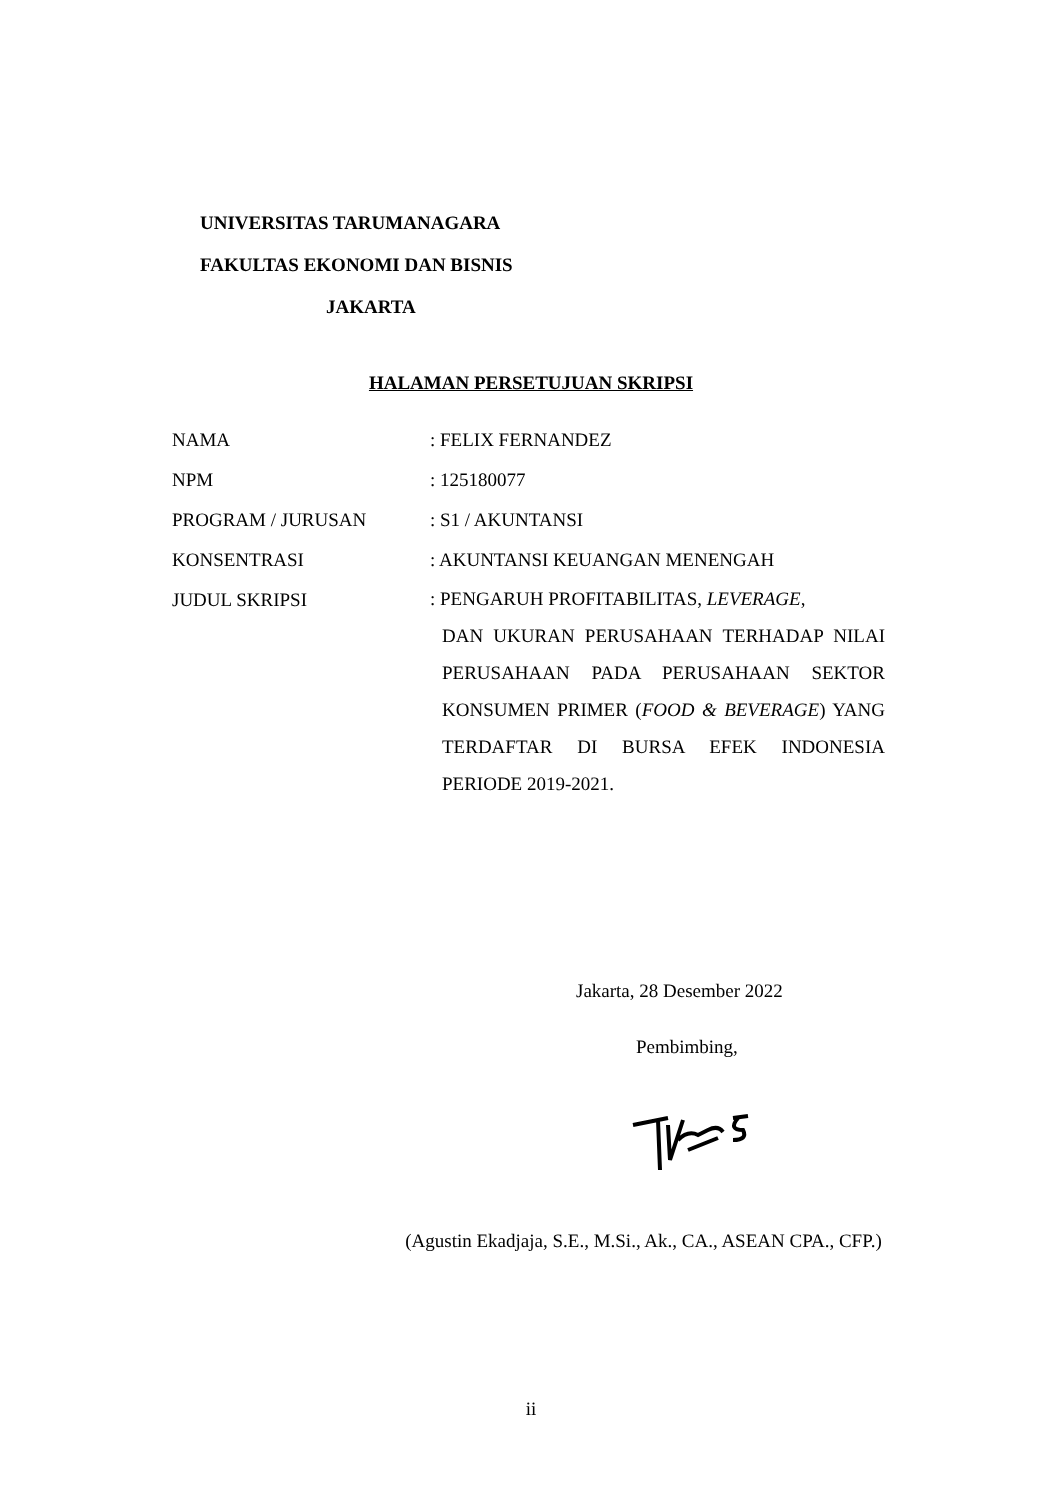UNIVERSITAS TARUMANAGARA
FAKULTAS EKONOMI DAN BISNIS
JAKARTA
HALAMAN PERSETUJUAN SKRIPSI
| NAMA | : FELIX FERNANDEZ |
| NPM | : 125180077 |
| PROGRAM / JURUSAN | : S1 / AKUNTANSI |
| KONSENTRASI | : AKUNTANSI KEUANGAN MENENGAH |
| JUDUL SKRIPSI | : PENGARUH PROFITABILITAS, LEVERAGE , DAN UKURAN PERUSAHAAN TERHADAP NILAI PERUSAHAAN PADA PERUSAHAAN SEKTOR KONSUMEN PRIMER ( FOOD & BEVERAGE ) YANG TERDAFTAR DI BURSA EFEK INDONESIA PERIODE 2019-2021. |
Jakarta, 28 Desember 2022
Pembimbing,
(Agustin Ekadjaja, S.E., M.Si., Ak., CA., ASEAN CPA., CFP.)
ii